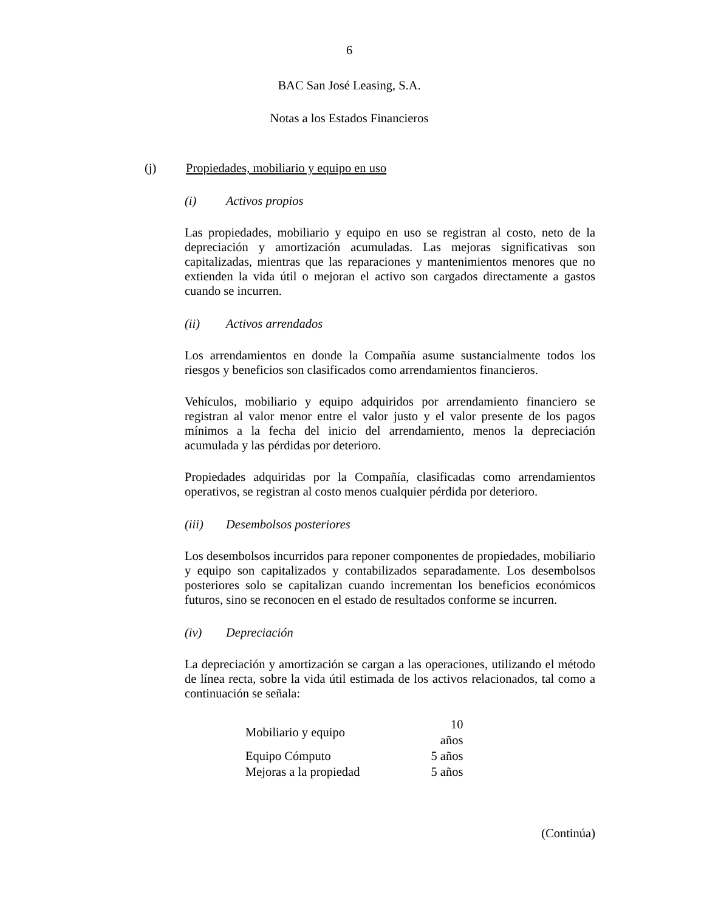6
BAC San José Leasing, S.A.
Notas a los Estados Financieros
(j) Propiedades, mobiliario y equipo en uso
(i) Activos propios
Las propiedades, mobiliario y equipo en uso se registran al costo, neto de la depreciación y amortización acumuladas. Las mejoras significativas son capitalizadas, mientras que las reparaciones y mantenimientos menores que no extienden la vida útil o mejoran el activo son cargados directamente a gastos cuando se incurren.
(ii) Activos arrendados
Los arrendamientos en donde la Compañía asume sustancialmente todos los riesgos y beneficios son clasificados como arrendamientos financieros.
Vehículos, mobiliario y equipo adquiridos por arrendamiento financiero se registran al valor menor entre el valor justo y el valor presente de los pagos mínimos a la fecha del inicio del arrendamiento, menos la depreciación acumulada y las pérdidas por deterioro.
Propiedades adquiridas por la Compañía, clasificadas como arrendamientos operativos, se registran al costo menos cualquier pérdida por deterioro.
(iii) Desembolsos posteriores
Los desembolsos incurridos para reponer componentes de propiedades, mobiliario y equipo son capitalizados y contabilizados separadamente. Los desembolsos posteriores solo se capitalizan cuando incrementan los beneficios económicos futuros, sino se reconocen en el estado de resultados conforme se incurren.
(iv) Depreciación
La depreciación y amortización se cargan a las operaciones, utilizando el método de línea recta, sobre la vida útil estimada de los activos relacionados, tal como a continuación se señala:
| Mobiliario y equipo | 10 años |
| Equipo Cómputo | 5 años |
| Mejoras a la propiedad | 5 años |
(Continúa)